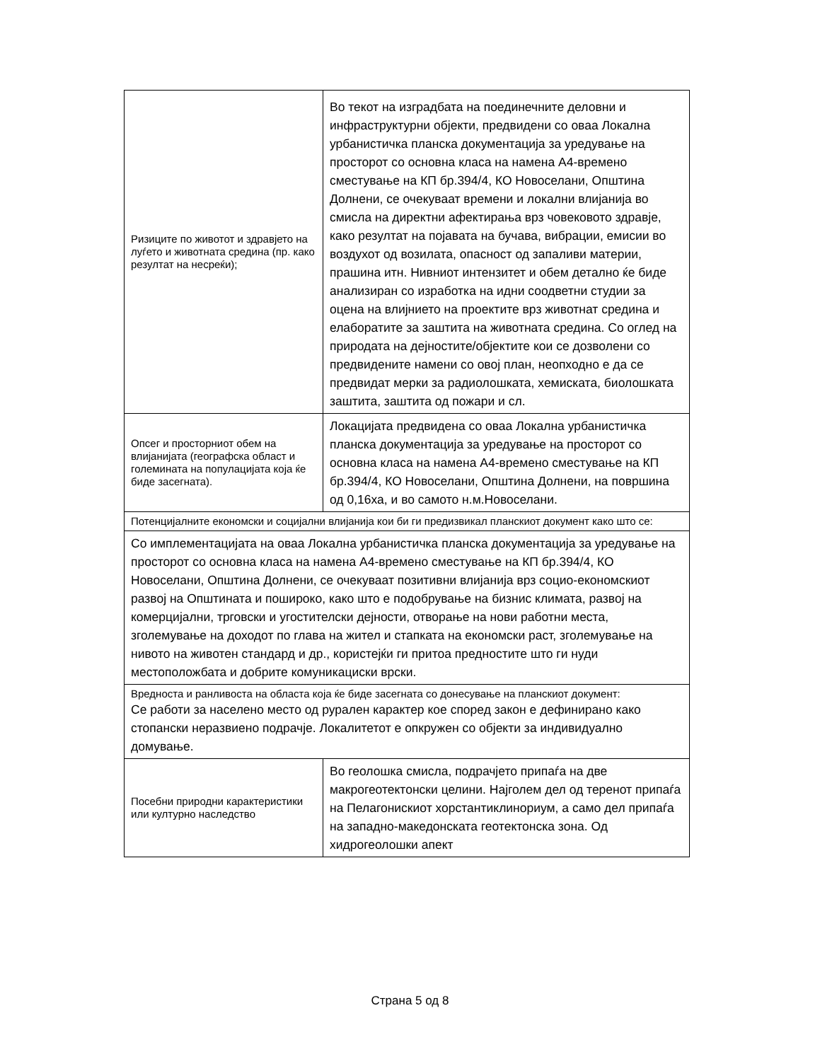| Ризиците по животот и здравјето на луѓето и животната средина (пр. како резултат на несреќи); | Во текот на изградбата на поединечните деловни и инфраструктурни објекти, предвидени со оваа Локална урбанистичка планска документација за уредување на просторот со основна класа на намена А4-времено сместување на КП бр.394/4, КО Новоселани, Општина Долнени, се очекуваат времени и локални влијанија во смисла на директни афектирања врз човековото здравје, како резултат на појавата на бучава, вибрации, емисии во воздухот од возилата, опасност од запаливи материи, прашина итн. Нивниот интензитет и обем детално ќе биде анализиран со изработка на идни соодветни студии за оцена на влијнието на проектите врз животнат средина и елаборатите за заштита на животната средина. Со оглед на природата на дејностите/објектите кои се дозволени со предвидените намени со овој план, неопходно е да се предвидат мерки за радиолошката, хемиската, биолошката заштита, заштита од пожари и сл. |
| Опсег и просторниот обем на влијанијата (географска област и големината на популацијата која ќе биде засегната). | Локацијата предвидена со оваа Локална урбанистичка планска документација за уредување на просторот со основна класа на намена А4-времено сместување на КП бр.394/4, КО Новоселани, Општина Долнени, на површина од 0,16ха, и во самото н.м.Новоселани. |
| Потенцијалните економски и социјални влијанија кои би ги предизвикал планскиот документ како што се: | |
| Со имплементацијата на оваа Локална урбанистичка планска документација за уредување на просторот со основна класа на намена А4-времено сместување на КП бр.394/4, КО Новоселани, Општина Долнени, се очекуваат позитивни влијанија врз социо-економскиот развој на Општината и пошироко, како што е подобрување на бизнис климата, развој на комерцијални, трговски и угостителски дејности, отворање на нови работни места, зголемување на доходот по глава на жител и стапката на економски раст, зголемување на нивото на животен стандард и др., користејќи ги притоа предностите што ги нуди местоположбата и добрите комуникациски врски. | |
| Вредноста и ранливоста на областа која ќе биде засегната со донесување на планскиот документ: Се работи за населено место од рурален карактер кое според закон е дефинирано како стопански неразвиено подрачје. Локалитетот е опкружен со објекти за индивидуално домување. | |
| Посебни природни карактеристики или културно наследство | Во геолошка смисла, подрачјето припаѓа на две макрогеотектонски целини. Најголем дел од теренот припаѓа на Пелагонискиот хорстантиклинориум, а само дел припаѓа на западно-македонската геотектонска зона. Од хидрогеолошки апект |
Страна 5 од 8